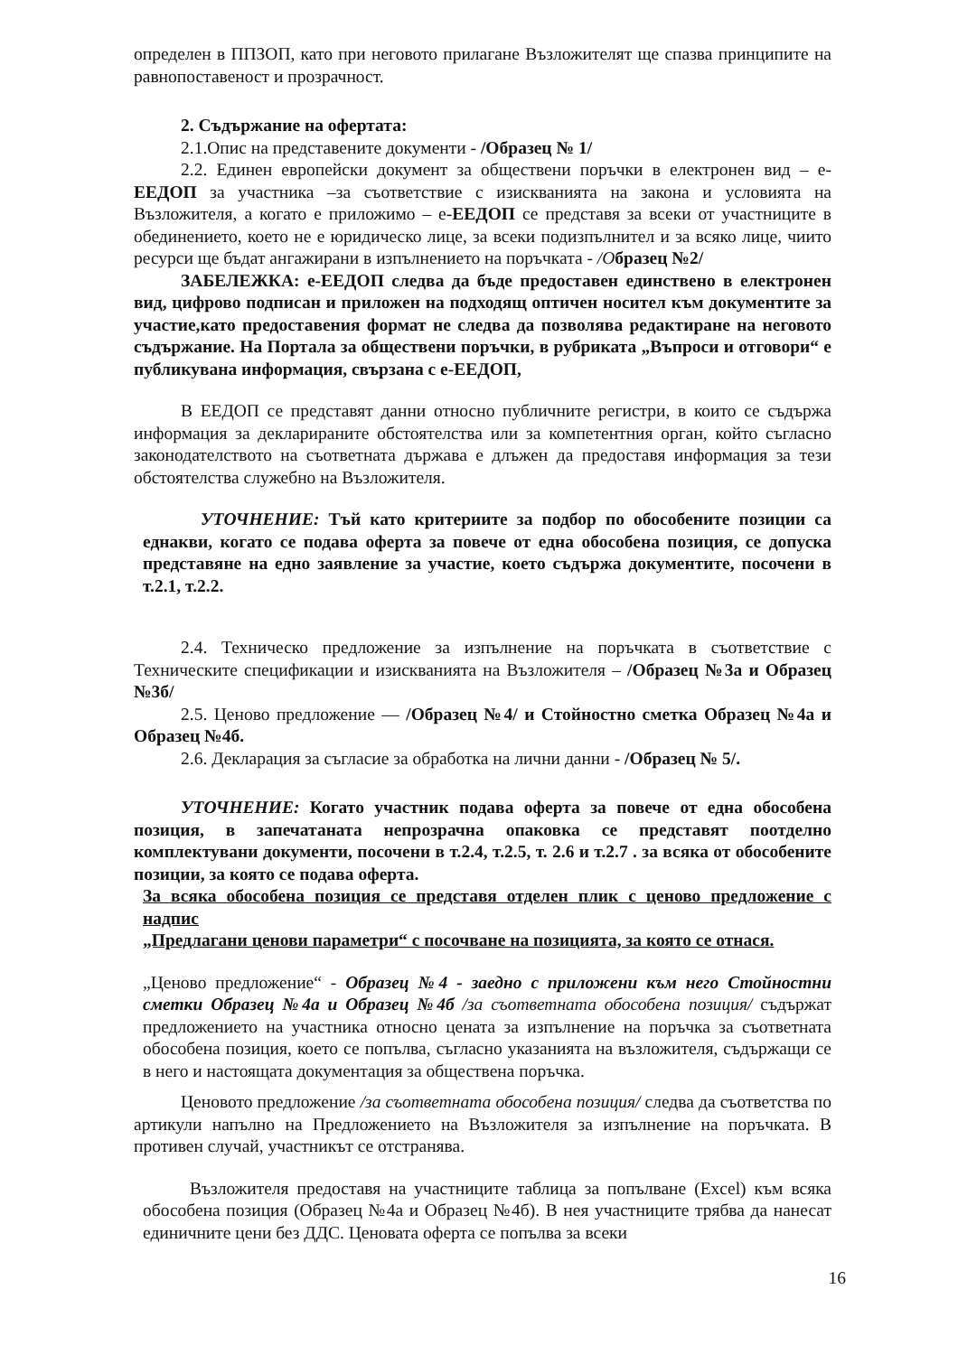определен в ППЗОП, като при неговото прилагане Възложителят ще спазва принципите на равнопоставеност и прозрачност.
2. Съдържание на офертата:
2.1.Опис на представените документи - /Образец № 1/
2.2. Единен европейски документ за обществени поръчки в електронен вид – е-ЕЕДОП за участника –за съответствие с изискванията на закона и условията на Възложителя, а когато е приложимо – е-ЕЕДОП се представя за всеки от участниците в обединението, което не е юридическо лице, за всеки подизпълнител и за всяко лице, чиито ресурси ще бъдат ангажирани в изпълнението на поръчката - /О бразец №2/
ЗАБЕЛЕЖКА: е-ЕЕДОП следва да бъде предоставен единствено в електронен вид, цифрово подписан и приложен на подходящ оптичен носител към документите за участие,като предоставения формат не следва да позволява редактиране на неговото съдържание. На Портала за обществени поръчки, в рубриката „Въпроси и отговори“ е публикувана информация, свързана с е-ЕЕДОП,
В ЕЕДОП се представят данни относно публичните регистри, в които се съдържа информация за декларираните обстоятелства или за компетентния орган, който съгласно законодателството на съответната държава е длъжен да предоставя информация за тези обстоятелства служебно на Възложителя.
УТОЧНЕНИЕ: Тъй като критериите за подбор по обособените позиции са еднакви, когато се подава оферта за повече от една обособена позиция, се допуска представяне на едно заявление за участие, което съдържа документите, посочени в т.2.1, т.2.2.
2.4. Техническо предложение за изпълнение на поръчката в съответствие с Техническите спецификации и изискванията на Възложителя – /Образец №3а и Образец №3б/
2.5. Ценово предложение — /Образец №4/ и Стойностно сметка Образец №4а и Образец №4б.
2.6. Декларация за съгласие за обработка на лични данни - /Образец № 5/.
УТОЧНЕНИЕ: Когато участник подава оферта за повече от една обособена позиция, в запечатаната непрозрачна опаковка се представят поотделно комплектувани документи, посочени в т.2.4, т.2.5, т. 2.6 и т.2.7 . за всяка от обособените позиции, за която се подава оферта.
За всяка обособена позиция се представя отделен плик с ценово предложение с надпис
„Предлагани ценови параметри“ с посочване на позицията, за която се отнася.
„Ценово предложение“ - Образец №4 - заедно с приложени към него Стойностни сметки Образец №4а и Образец №4б /за съответната обособена позиция/ съдържат предложението на участника относно цената за изпълнение на поръчка за съответната обособена позиция, което се попълва, съгласно указанията на възложителя, съдържащи се в него и настоящата документация за обществена поръчка.
Ценовото предложение /за съответната обособена позиция/ следва да съответства по артикули напълно на Предложението на Възложителя за изпълнение на поръчката. В противен случай, участникът се отстранява.
Възложителя предоставя на участниците таблица за попълване (Excel) към всяка обособена позиция (Образец №4а и Образец №4б). В нея участниците трябва да нанесат единичните цени без ДДС. Ценовата оферта се попълва за всеки
16